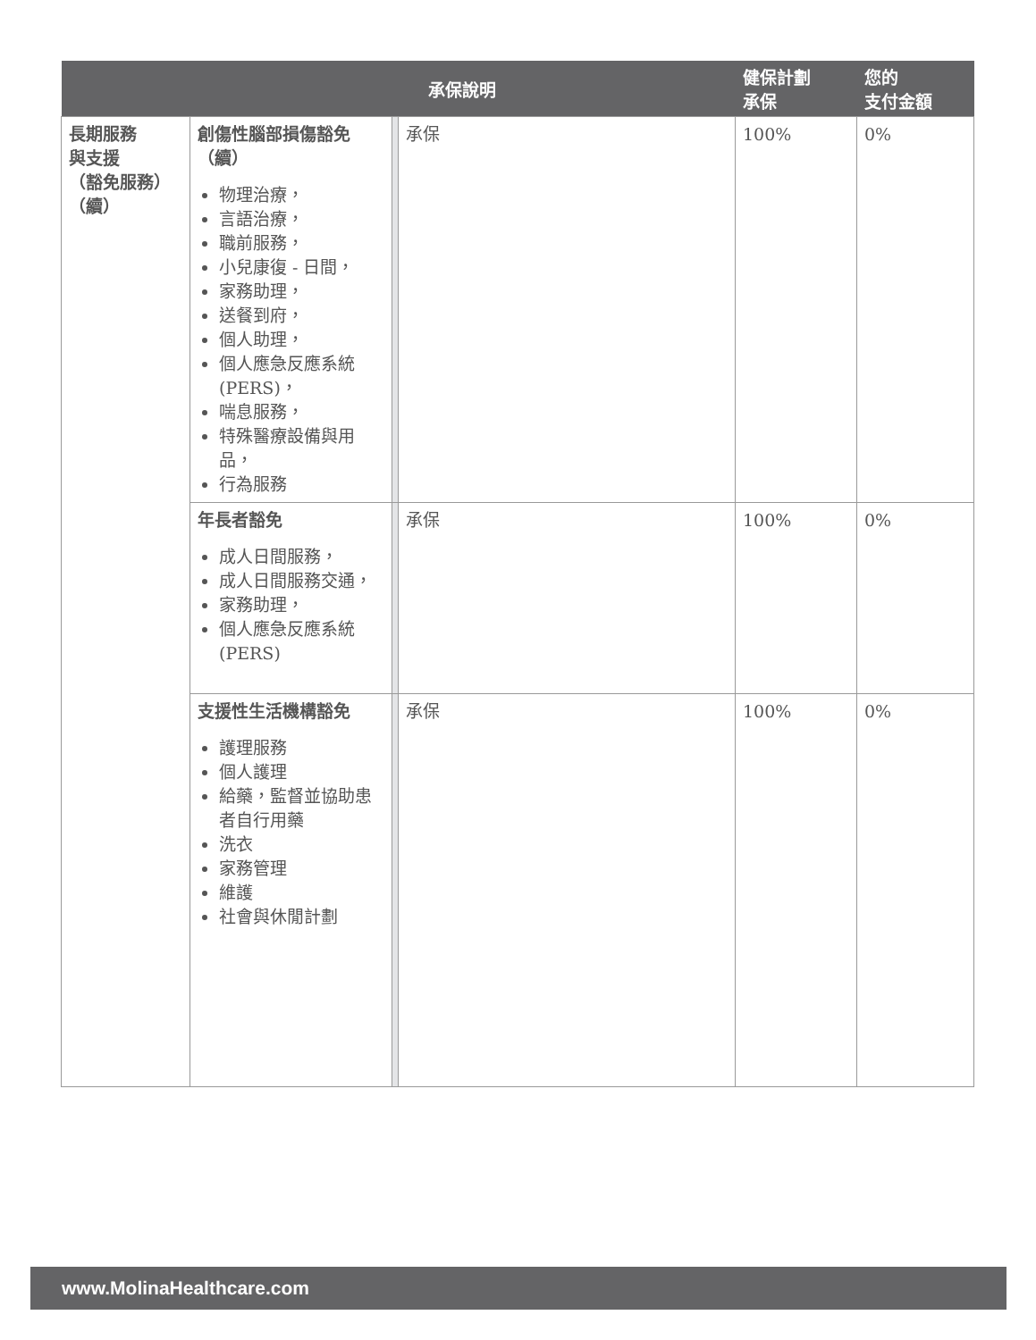| | | 承保說明 | | 健保計劃 承保 | 您的 支付金額 |
| --- | --- | --- | --- | --- | --- |
| 長期服務 與支援 （豁免服務） （續） | 創傷性腦部損傷豁免（續） 物理治療， 言語治療， 職前服務， 小兒康復 - 日間， 家務助理， 送餐到府， 個人助理， 個人應急反應系統 (PERS)， 喘息服務， 特殊醫療設備與用品， 行為服務 | | 承保 | 100% | 0% |
| | 年長者豁免 成人日間服務， 成人日間服務交通， 家務助理， 個人應急反應系統 (PERS) | | 承保 | 100% | 0% |
| | 支援性生活機構豁免 護理服務 個人護理 給藥，監督並協助患者自行用藥 洗衣 家務管理 維護 社會與休閒計劃 | | 承保 | 100% | 0% |
www.MolinaHealthcare.com